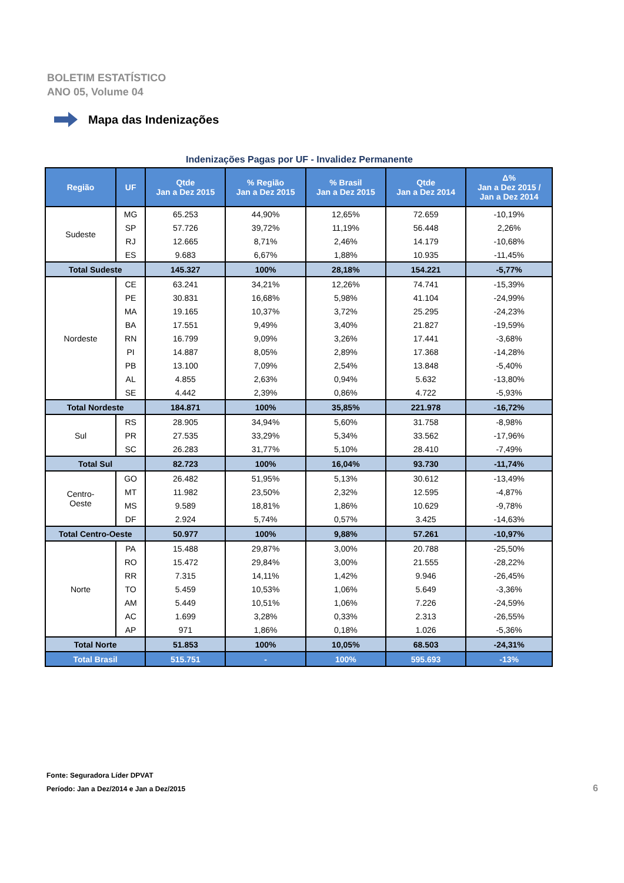BOLETIM ESTATÍSTICO
ANO 05, Volume 04
Mapa das Indenizações
Indenizações Pagas por UF - Invalidez Permanente
| Região | UF | Qtde Jan a Dez 2015 | % Região Jan a Dez 2015 | % Brasil Jan a Dez 2015 | Qtde Jan a Dez 2014 | Δ% Jan a Dez 2015 / Jan a Dez 2014 |
| --- | --- | --- | --- | --- | --- | --- |
| Sudeste | MG | 65.253 | 44,90% | 12,65% | 72.659 | -10,19% |
| | SP | 57.726 | 39,72% | 11,19% | 56.448 | 2,26% |
| | RJ | 12.665 | 8,71% | 2,46% | 14.179 | -10,68% |
| | ES | 9.683 | 6,67% | 1,88% | 10.935 | -11,45% |
| Total Sudeste | | 145.327 | 100% | 28,18% | 154.221 | -5,77% |
| Nordeste | CE | 63.241 | 34,21% | 12,26% | 74.741 | -15,39% |
| | PE | 30.831 | 16,68% | 5,98% | 41.104 | -24,99% |
| | MA | 19.165 | 10,37% | 3,72% | 25.295 | -24,23% |
| | BA | 17.551 | 9,49% | 3,40% | 21.827 | -19,59% |
| | RN | 16.799 | 9,09% | 3,26% | 17.441 | -3,68% |
| | PI | 14.887 | 8,05% | 2,89% | 17.368 | -14,28% |
| | PB | 13.100 | 7,09% | 2,54% | 13.848 | -5,40% |
| | AL | 4.855 | 2,63% | 0,94% | 5.632 | -13,80% |
| | SE | 4.442 | 2,39% | 0,86% | 4.722 | -5,93% |
| Total Nordeste | | 184.871 | 100% | 35,85% | 221.978 | -16,72% |
| Sul | RS | 28.905 | 34,94% | 5,60% | 31.758 | -8,98% |
| | PR | 27.535 | 33,29% | 5,34% | 33.562 | -17,96% |
| | SC | 26.283 | 31,77% | 5,10% | 28.410 | -7,49% |
| Total Sul | | 82.723 | 100% | 16,04% | 93.730 | -11,74% |
| Centro- Oeste | GO | 26.482 | 51,95% | 5,13% | 30.612 | -13,49% |
| | MT | 11.982 | 23,50% | 2,32% | 12.595 | -4,87% |
| | MS | 9.589 | 18,81% | 1,86% | 10.629 | -9,78% |
| | DF | 2.924 | 5,74% | 0,57% | 3.425 | -14,63% |
| Total Centro-Oeste | | 50.977 | 100% | 9,88% | 57.261 | -10,97% |
| Norte | PA | 15.488 | 29,87% | 3,00% | 20.788 | -25,50% |
| | RO | 15.472 | 29,84% | 3,00% | 21.555 | -28,22% |
| | RR | 7.315 | 14,11% | 1,42% | 9.946 | -26,45% |
| | TO | 5.459 | 10,53% | 1,06% | 5.649 | -3,36% |
| | AM | 5.449 | 10,51% | 1,06% | 7.226 | -24,59% |
| | AC | 1.699 | 3,28% | 0,33% | 2.313 | -26,55% |
| | AP | 971 | 1,86% | 0,18% | 1.026 | -5,36% |
| Total Norte | | 51.853 | 100% | 10,05% | 68.503 | -24,31% |
| Total Brasil | | 515.751 | - | 100% | 595.693 | -13% |
Fonte: Seguradora Líder DPVAT
Período: Jan a Dez/2014 e Jan a Dez/2015
6